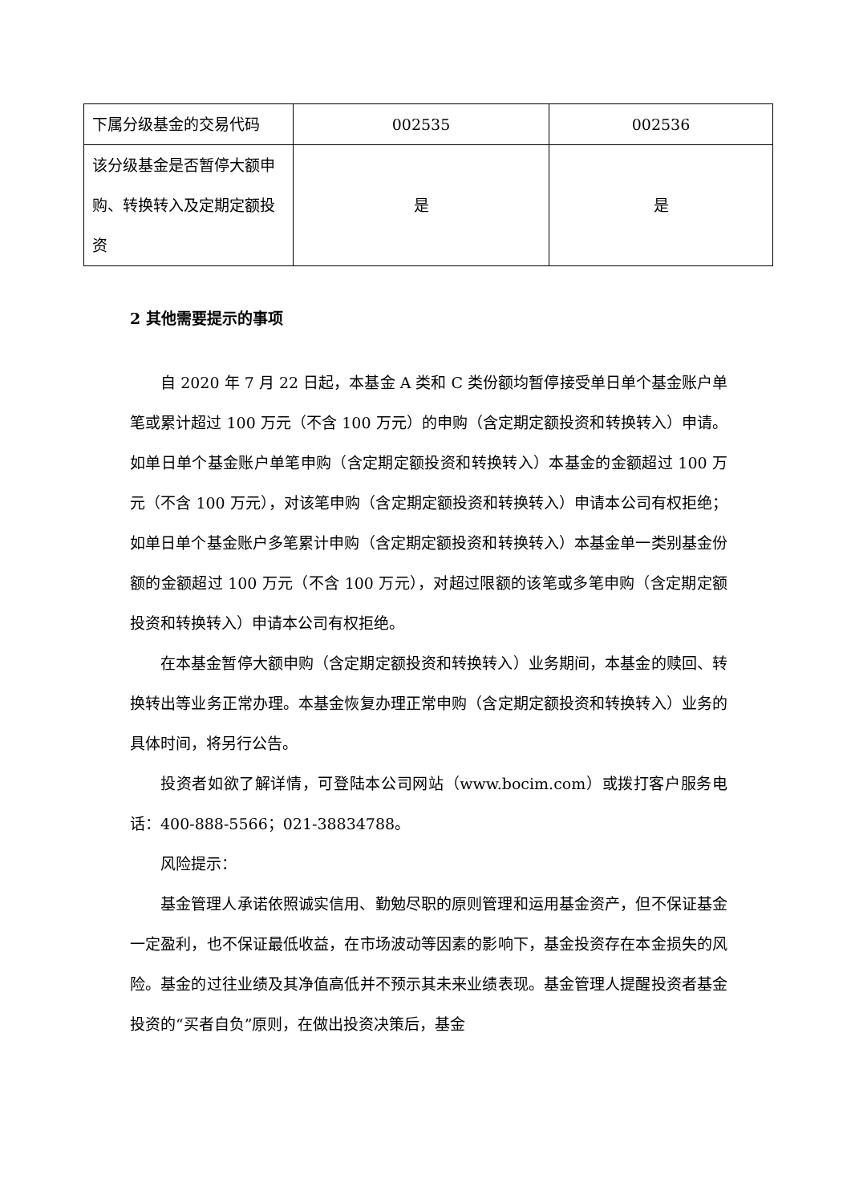| 下属分级基金的交易代码 | 002535 | 002536 |
| 该分级基金是否暂停大额申购、转换转入及定期定额投资 | 是 | 是 |
2 其他需要提示的事项
自 2020 年 7 月 22 日起，本基金 A 类和 C 类份额均暂停接受单日单个基金账户单笔或累计超过 100 万元（不含 100 万元）的申购（含定期定额投资和转换转入）申请。如单日单个基金账户单笔申购（含定期定额投资和转换转入）本基金的金额超过 100 万元（不含 100 万元），对该笔申购（含定期定额投资和转换转入）申请本公司有权拒绝；如单日单个基金账户多笔累计申购（含定期定额投资和转换转入）本基金单一类别基金份额的金额超过 100 万元（不含 100 万元），对超过限额的该笔或多笔申购（含定期定额投资和转换转入）申请本公司有权拒绝。
在本基金暂停大额申购（含定期定额投资和转换转入）业务期间，本基金的赎回、转换转出等业务正常办理。本基金恢复办理正常申购（含定期定额投资和转换转入）业务的具体时间，将另行公告。
投资者如欲了解详情，可登陆本公司网站（www.bocim.com）或拨打客户服务电话：400-888-5566；021-38834788。
风险提示：
基金管理人承诺依照诚实信用、勤勉尽职的原则管理和运用基金资产，但不保证基金一定盈利，也不保证最低收益，在市场波动等因素的影响下，基金投资存在本金损失的风险。基金的过往业绩及其净值高低并不预示其未来业绩表现。基金管理人提醒投资者基金投资的“买者自负”原则，在做出投资决策后，基金